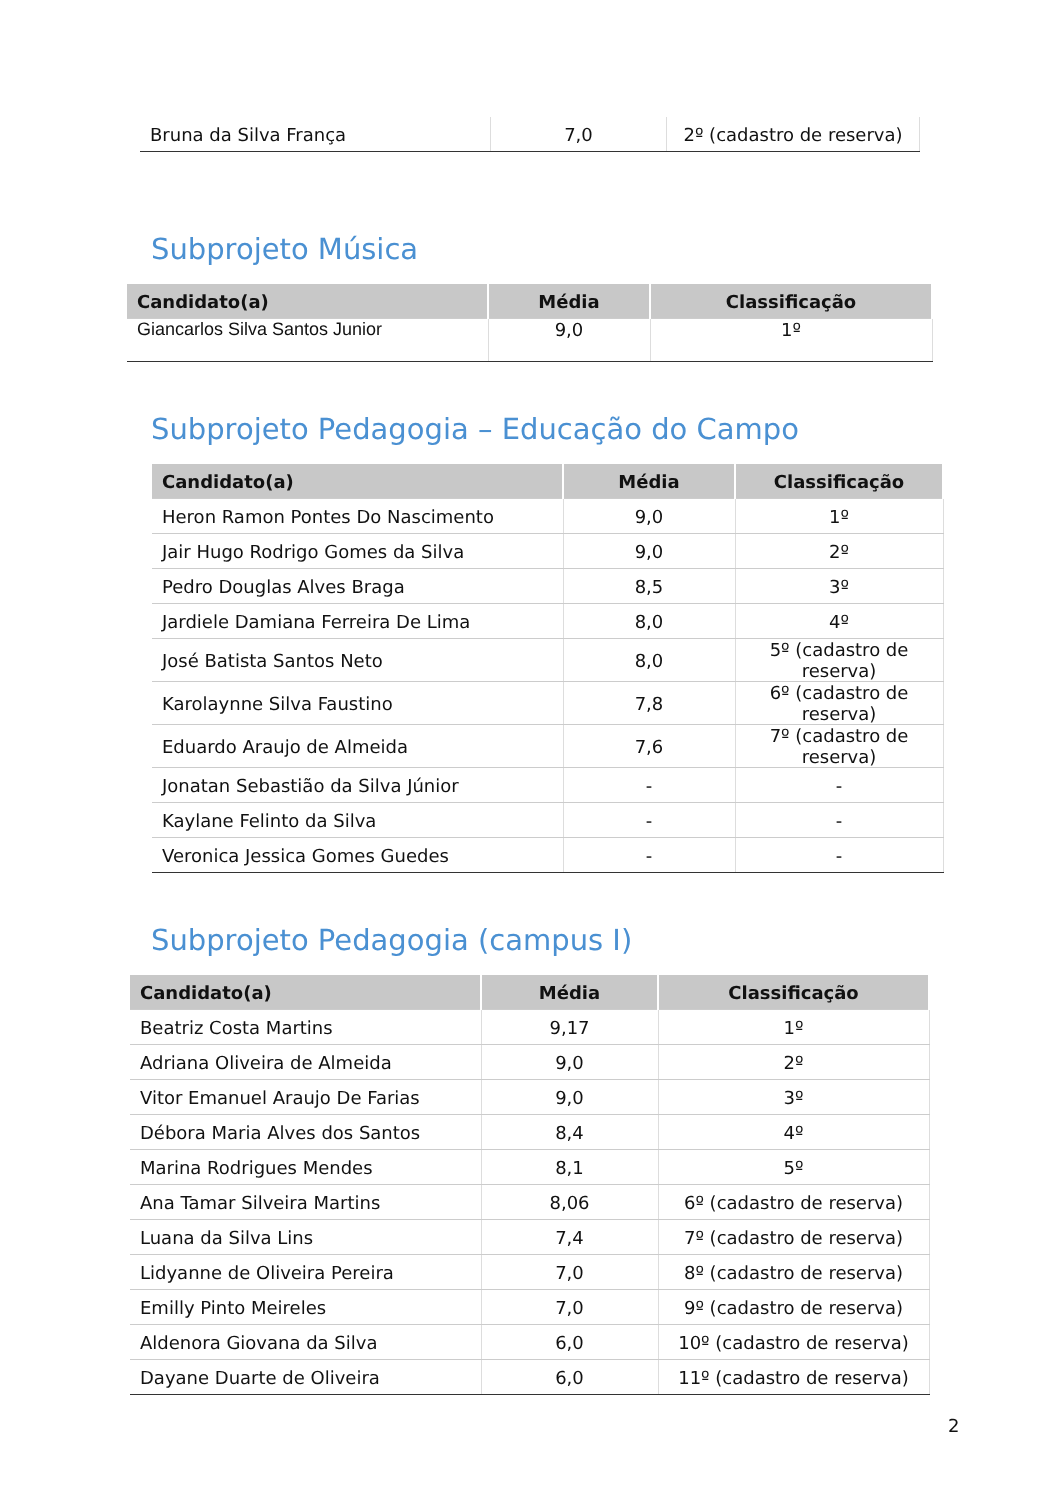| Bruna da Silva França | 7,0 | 2º (cadastro de reserva) |
Subprojeto Música
| Candidato(a) | Média | Classificação |
| --- | --- | --- |
| Giancarlos Silva Santos Junior | 9,0 | 1º |
Subprojeto Pedagogia – Educação do Campo
| Candidato(a) | Média | Classificação |
| --- | --- | --- |
| Heron Ramon Pontes Do Nascimento | 9,0 | 1º |
| Jair Hugo Rodrigo Gomes da Silva | 9,0 | 2º |
| Pedro Douglas Alves Braga | 8,5 | 3º |
| Jardiele Damiana Ferreira De Lima | 8,0 | 4º |
| José Batista Santos Neto | 8,0 | 5º (cadastro de reserva) |
| Karolaynne Silva Faustino | 7,8 | 6º (cadastro de reserva) |
| Eduardo Araujo de Almeida | 7,6 | 7º (cadastro de reserva) |
| Jonatan Sebastião da Silva Júnior | - | - |
| Kaylane Felinto da Silva | - | - |
| Veronica Jessica Gomes Guedes | - | - |
Subprojeto Pedagogia (campus I)
| Candidato(a) | Média | Classificação |
| --- | --- | --- |
| Beatriz Costa Martins | 9,17 | 1º |
| Adriana Oliveira de Almeida | 9,0 | 2º |
| Vitor Emanuel Araujo De Farias | 9,0 | 3º |
| Débora Maria Alves dos Santos | 8,4 | 4º |
| Marina Rodrigues Mendes | 8,1 | 5º |
| Ana Tamar Silveira Martins | 8,06 | 6º (cadastro de reserva) |
| Luana da Silva Lins | 7,4 | 7º (cadastro de reserva) |
| Lidyanne de Oliveira Pereira | 7,0 | 8º (cadastro de reserva) |
| Emilly Pinto Meireles | 7,0 | 9º (cadastro de reserva) |
| Aldenora Giovana da Silva | 6,0 | 10º (cadastro de reserva) |
| Dayane Duarte de Oliveira | 6,0 | 11º (cadastro de reserva) |
2